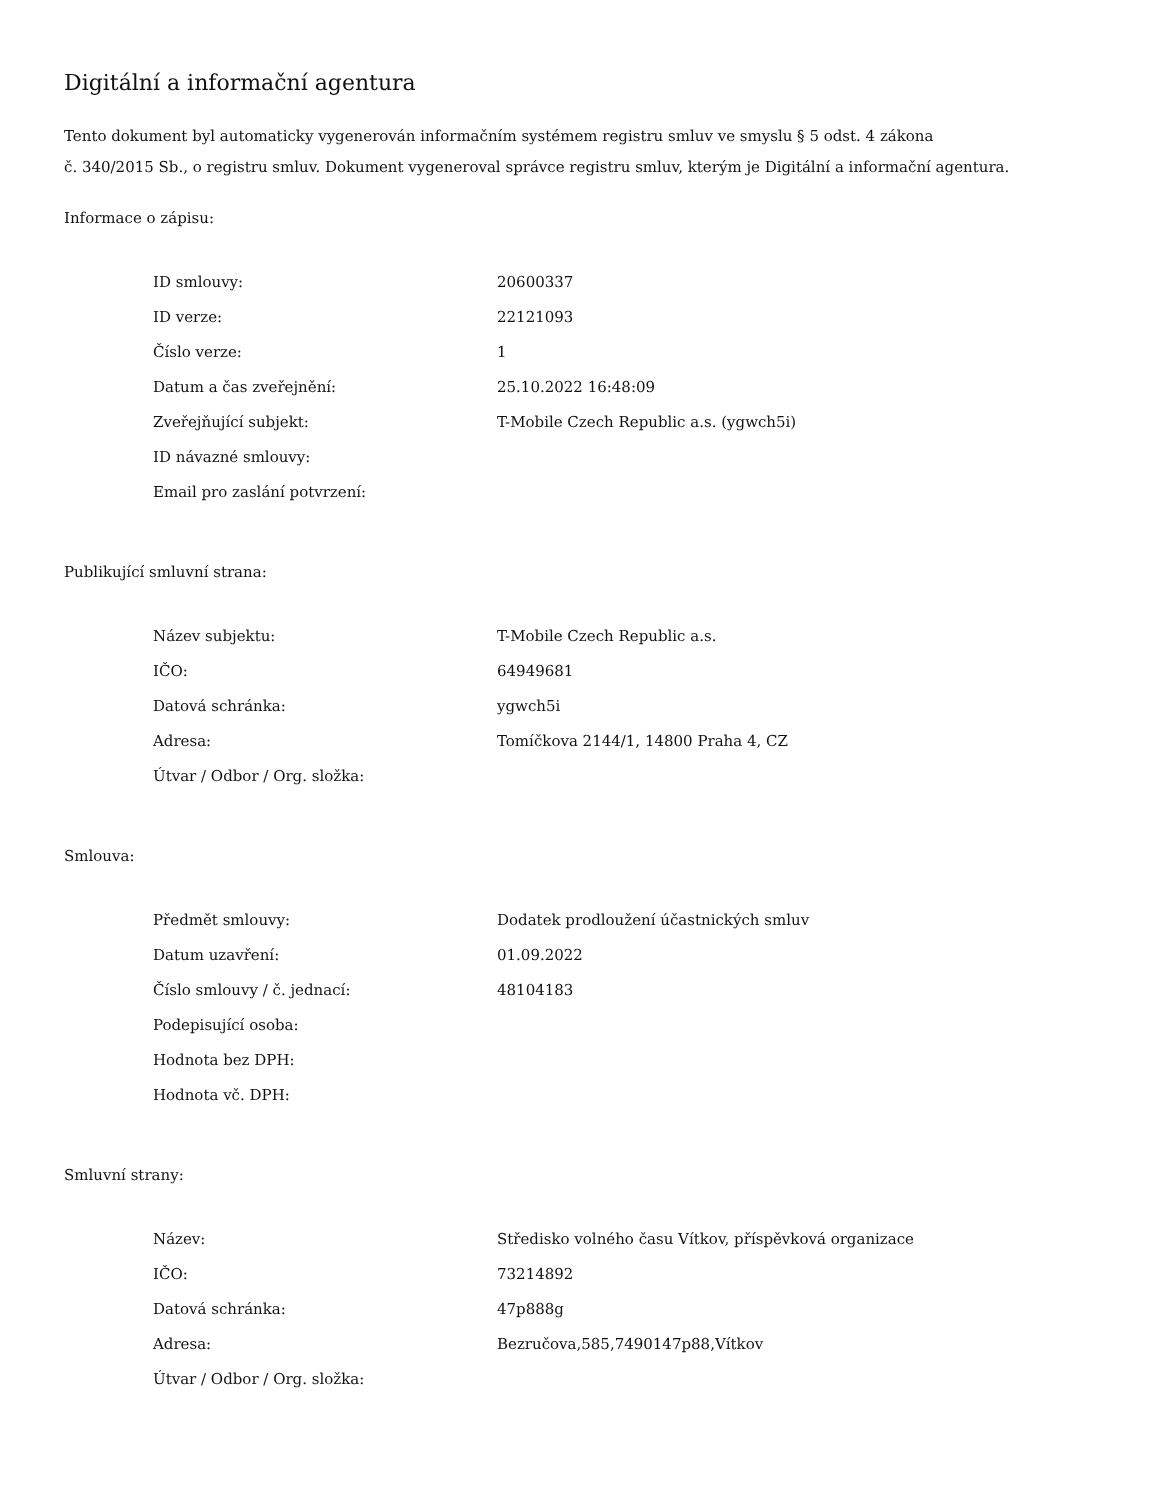Digitální a informační agentura
Tento dokument byl automaticky vygenerován informačním systémem registru smluv ve smyslu § 5 odst. 4 zákona
č. 340/2015 Sb., o registru smluv. Dokument vygeneroval správce registru smluv, kterým je Digitální a informační agentura.
Informace o zápisu:
| ID smlouvy: | 20600337 |
| ID verze: | 22121093 |
| Číslo verze: | 1 |
| Datum a čas zveřejnění: | 25.10.2022 16:48:09 |
| Zveřejňující subjekt: | T-Mobile Czech Republic a.s. (ygwch5i) |
| ID návazné smlouvy: | |
| Email pro zaslání potvrzení: | |
Publikující smluvní strana:
| Název subjektu: | T-Mobile Czech Republic a.s. |
| IČO: | 64949681 |
| Datová schránka: | ygwch5i |
| Adresa: | Tomíčkova 2144/1, 14800 Praha 4, CZ |
| Útvar / Odbor / Org. složka: | |
Smlouva:
| Předmět smlouvy: | Dodatek prodloužení účastnických smluv |
| Datum uzavření: | 01.09.2022 |
| Číslo smlouvy / č. jednací: | 48104183 |
| Podepisující osoba: | |
| Hodnota bez DPH: | |
| Hodnota vč. DPH: | |
Smluvní strany:
| Název: | Středisko volného času Vítkov, příspěvková organizace |
| IČO: | 73214892 |
| Datová schránka: | 47p888g |
| Adresa: | Bezručova,585,7490147p88,Vítkov |
| Útvar / Odbor / Org. složka: | |